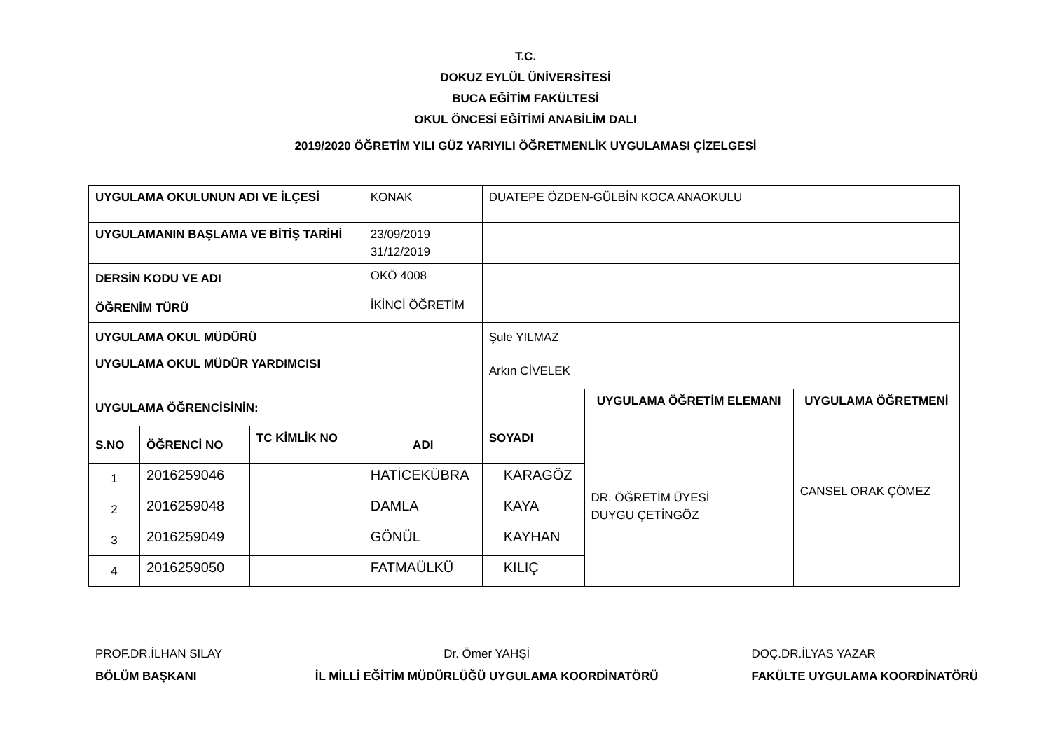T.C.
DOKUZ EYLÜL ÜNİVERSİTESİ
BUCA EĞİTİM FAKÜLTESİ
OKUL ÖNCESİ EĞİTİMİ ANABİLİM DALI
2019/2020 ÖĞRETİM YILI GÜZ YARIYILI ÖĞRETMENLİK UYGULAMASI ÇİZELGESİ
| UYGULAMA OKULUNUN ADI VE İLÇESİ | | | KONAK | DUATEPE ÖZDEN-GÜLBİN KOCA ANAOKULU | | |
| UYGULAMANIN BAŞLAMA VE BİTİŞ TARİHİ | | | 23/09/2019 31/12/2019 | | | |
| DERSİN KODU VE ADI | | | OKÖ 4008 | | | |
| ÖĞRENİM TÜRÜ | | | İKİNCİ ÖĞRETİM | | | |
| UYGULAMA OKUL MÜDÜRÜ | | | | Şule YILMAZ | | |
| UYGULAMA OKUL MÜDÜR YARDIMCISI | | | | Arkın CİVELEK | | |
| UYGULAMA ÖĞRENCİSİNİN: | | | | | UYGULAMA ÖĞRETİM ELEMANI | UYGULAMA ÖĞRETMENİ |
| S.NO | ÖĞRENCİ NO | TC KİMLİK NO | ADI | SOYADI | DR. ÖĞRETİM ÜYESİ DUYGU ÇETİNGÖZ | CANSEL ORAK ÇÖMEZ |
| 1 | 2016259046 | | HATİCEKÜBRA | KARAGÖZ | | |
| 2 | 2016259048 | | DAMLA | KAYA | | |
| 3 | 2016259049 | | GÖNÜL | KAYHAN | | |
| 4 | 2016259050 | | FATMAÜLKÜ | KILIÇ | | |
PROF.DR.İLHAN SILAY
BÖLÜM BAŞKANI
Dr. Ömer YAHŞİ
İL MİLLİ EĞİTİM MÜDÜRLÜĞÜ UYGULAMA KOORDİNATÖRÜ
DOÇ.DR.İLYAS YAZAR
FAKÜLTE UYGULAMA KOORDİNATÖRÜ